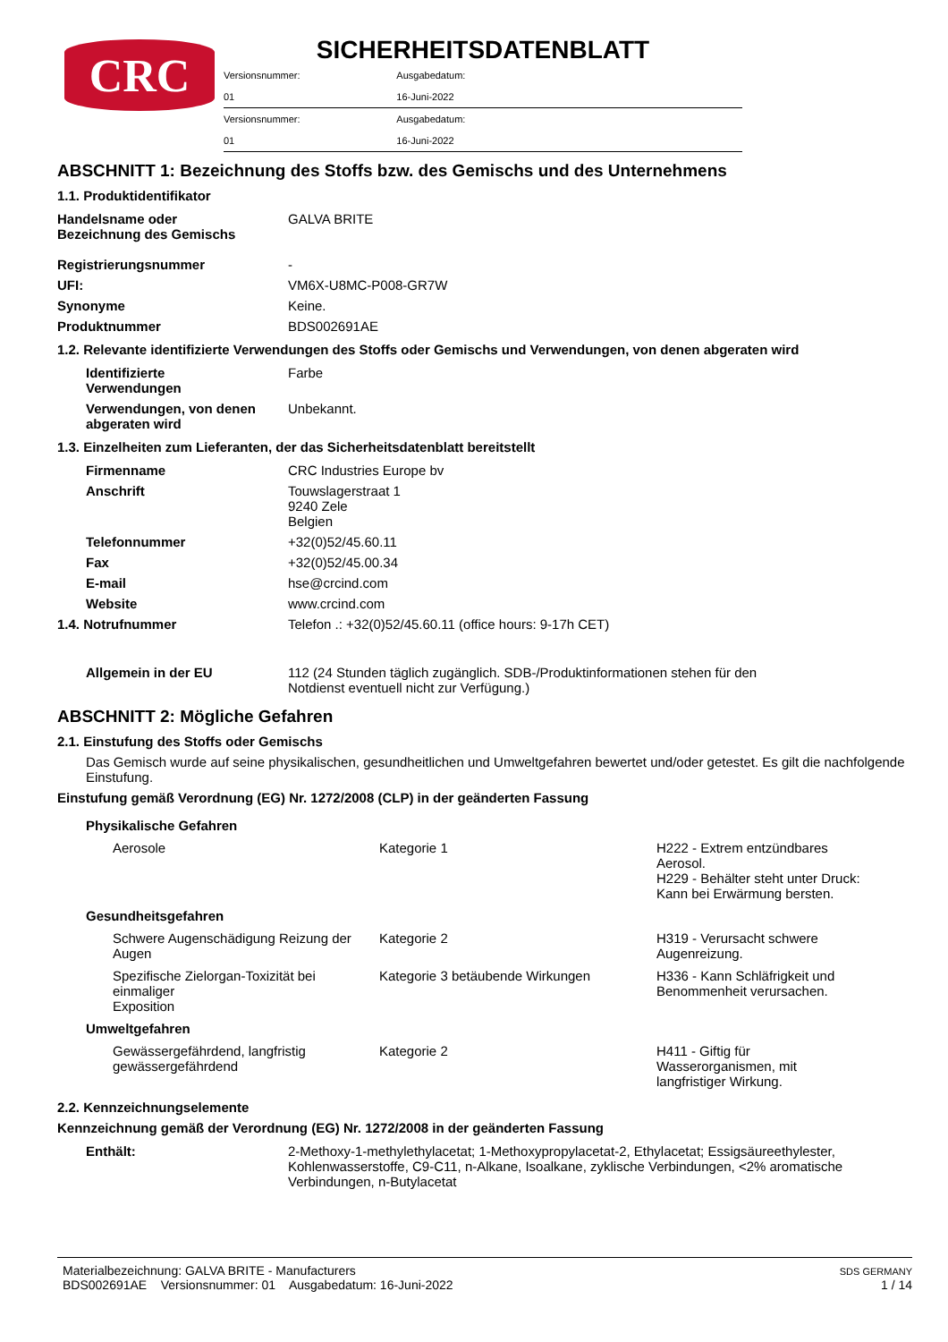CRC
SICHERHEITSDATENBLATT
| Versionsnummer: | Ausgabedatum: | |
| 01 | 16-Juni-2022 | |
| Versionsnummer: | Ausgabedatum: | |
| 01 | 16-Juni-2022 | |
ABSCHNITT 1: Bezeichnung des Stoffs bzw. des Gemischs und des Unternehmens
1.1. Produktidentifikator
| Handelsname oder Bezeichnung des Gemischs | GALVA BRITE |
| Registrierungsnummer | - |
| UFI: | VM6X-U8MC-P008-GR7W |
| Synonyme | Keine. |
| Produktnummer | BDS002691AE |
1.2. Relevante identifizierte Verwendungen des Stoffs oder Gemischs und Verwendungen, von denen abgeraten wird
| Identifizierte Verwendungen | Farbe |
| Verwendungen, von denen abgeraten wird | Unbekannt. |
1.3. Einzelheiten zum Lieferanten, der das Sicherheitsdatenblatt bereitstellt
| Firmenname | CRC Industries Europe bv |
| Anschrift | Touwslagerstraat 1 9240 Zele Belgien |
| Telefonnummer | +32(0)52/45.60.11 |
| Fax | +32(0)52/45.00.34 |
| E-mail | hse@crcind.com |
| Website | www.crcind.com |
| 1.4. Notrufnummer | Telefon .: +32(0)52/45.60.11 (office hours: 9-17h CET) |
| Allgemein in der EU | 112 (24 Stunden täglich zugänglich. SDB-/Produktinformationen stehen für den Notdienst eventuell nicht zur Verfügung.) |
ABSCHNITT 2: Mögliche Gefahren
2.1. Einstufung des Stoffs oder Gemischs
Das Gemisch wurde auf seine physikalischen, gesundheitlichen und Umweltgefahren bewertet und/oder getestet. Es gilt die nachfolgende Einstufung.
Einstufung gemäß Verordnung (EG) Nr. 1272/2008 (CLP) in der geänderten Fassung
| Physikalische Gefahren | | |
| Aerosole | Kategorie 1 | H222 - Extrem entzündbares Aerosol. H229 - Behälter steht unter Druck: Kann bei Erwärmung bersten. |
| Gesundheitsgefahren | | |
| Schwere Augenschädigung Reizung der Augen | Kategorie 2 | H319 - Verursacht schwere Augenreizung. |
| Spezifische Zielorgan-Toxizität bei einmaliger Exposition | Kategorie 3 betäubende Wirkungen | H336 - Kann Schläfrigkeit und Benommenheit verursachen. |
| Umweltgefahren | | |
| Gewässergefährdend, langfristig gewässergefährdend | Kategorie 2 | H411 - Giftig für Wasserorganismen, mit langfristiger Wirkung. |
2.2. Kennzeichnungselemente
Kennzeichnung gemäß der Verordnung (EG) Nr. 1272/2008 in der geänderten Fassung
| Enthält: | 2-Methoxy-1-methylethylacetat; 1-Methoxypropylacetat-2, Ethylacetat; Essigsäureethylester, Kohlenwasserstoffe, C9-C11, n-Alkane, Isoalkane, zyklische Verbindungen, <2% aromatische Verbindungen, n-Butylacetat |
Materialbezeichnung: GALVA BRITE - Manufacturers
BDS002691AE Versionsnummer: 01 Ausgabedatum: 16-Juni-2022
SDS GERMANY
1 / 14